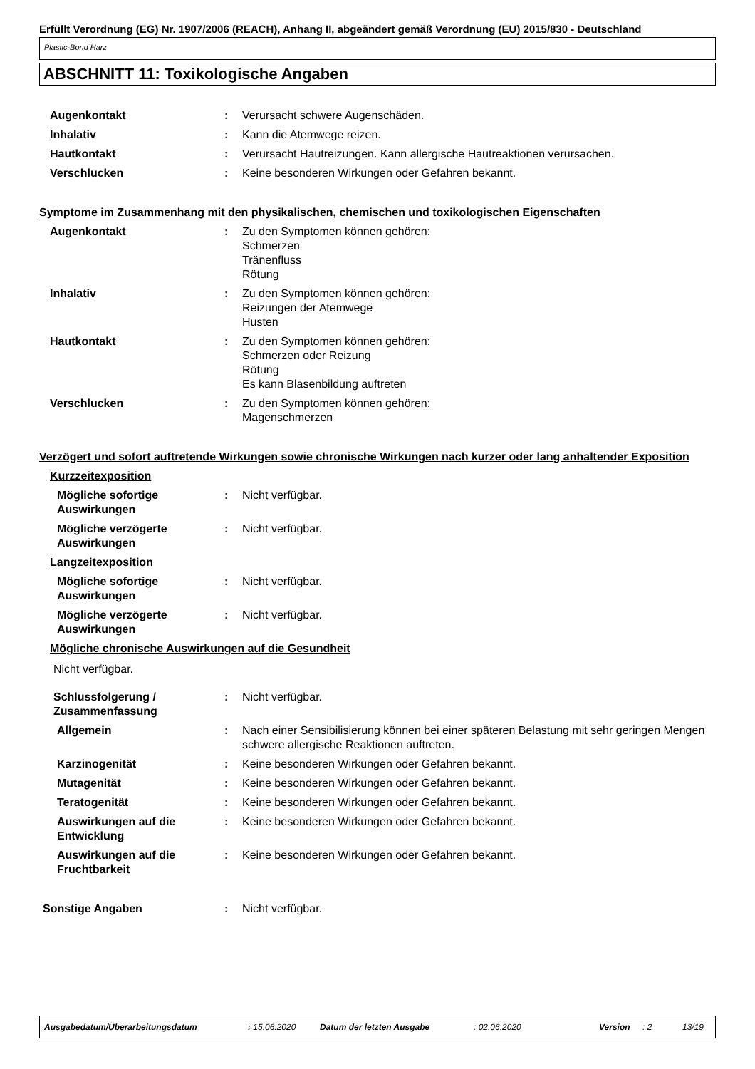Erfüllt Verordnung (EG) Nr. 1907/2006 (REACH), Anhang II, abgeändert gemäß Verordnung (EU) 2015/830 - Deutschland
Plastic-Bond Harz
ABSCHNITT 11: Toxikologische Angaben
Augenkontakt : Verursacht schwere Augenschäden.
Inhalativ : Kann die Atemwege reizen.
Hautkontakt : Verursacht Hautreizungen. Kann allergische Hautreaktionen verursachen.
Verschlucken : Keine besonderen Wirkungen oder Gefahren bekannt.
Symptome im Zusammenhang mit den physikalischen, chemischen und toxikologischen Eigenschaften
Augenkontakt : Zu den Symptomen können gehören:
Schmerzen
Tränenfluss
Rötung
Inhalativ : Zu den Symptomen können gehören:
Reizungen der Atemwege
Husten
Hautkontakt : Zu den Symptomen können gehören:
Schmerzen oder Reizung
Rötung
Es kann Blasenbildung auftreten
Verschlucken : Zu den Symptomen können gehören:
Magenschmerzen
Verzögert und sofort auftretende Wirkungen sowie chronische Wirkungen nach kurzer oder lang anhaltender Exposition
Kurzzeitexposition
Mögliche sofortige Auswirkungen
: Nicht verfügbar.
Mögliche verzögerte Auswirkungen
: Nicht verfügbar.
Langzeitexposition
Mögliche sofortige Auswirkungen
: Nicht verfügbar.
Mögliche verzögerte Auswirkungen
: Nicht verfügbar.
Mögliche chronische Auswirkungen auf die Gesundheit
Nicht verfügbar.
Schlussfolgerung / Zusammenfassung
: Nicht verfügbar.
Allgemein : Nach einer Sensibilisierung können bei einer späteren Belastung mit sehr geringen Mengen schwere allergische Reaktionen auftreten.
Karzinogenität : Keine besonderen Wirkungen oder Gefahren bekannt.
Mutagenität : Keine besonderen Wirkungen oder Gefahren bekannt.
Teratogenität : Keine besonderen Wirkungen oder Gefahren bekannt.
Auswirkungen auf die Entwicklung
: Keine besonderen Wirkungen oder Gefahren bekannt.
Auswirkungen auf die Fruchtbarkeit
: Keine besonderen Wirkungen oder Gefahren bekannt.
Sonstige Angaben : Nicht verfügbar.
Ausgabedatum/Überarbeitungsdatum: 15.06.2020 Datum der letzten Ausgabe: 02.06.2020 Version: 2 13/19